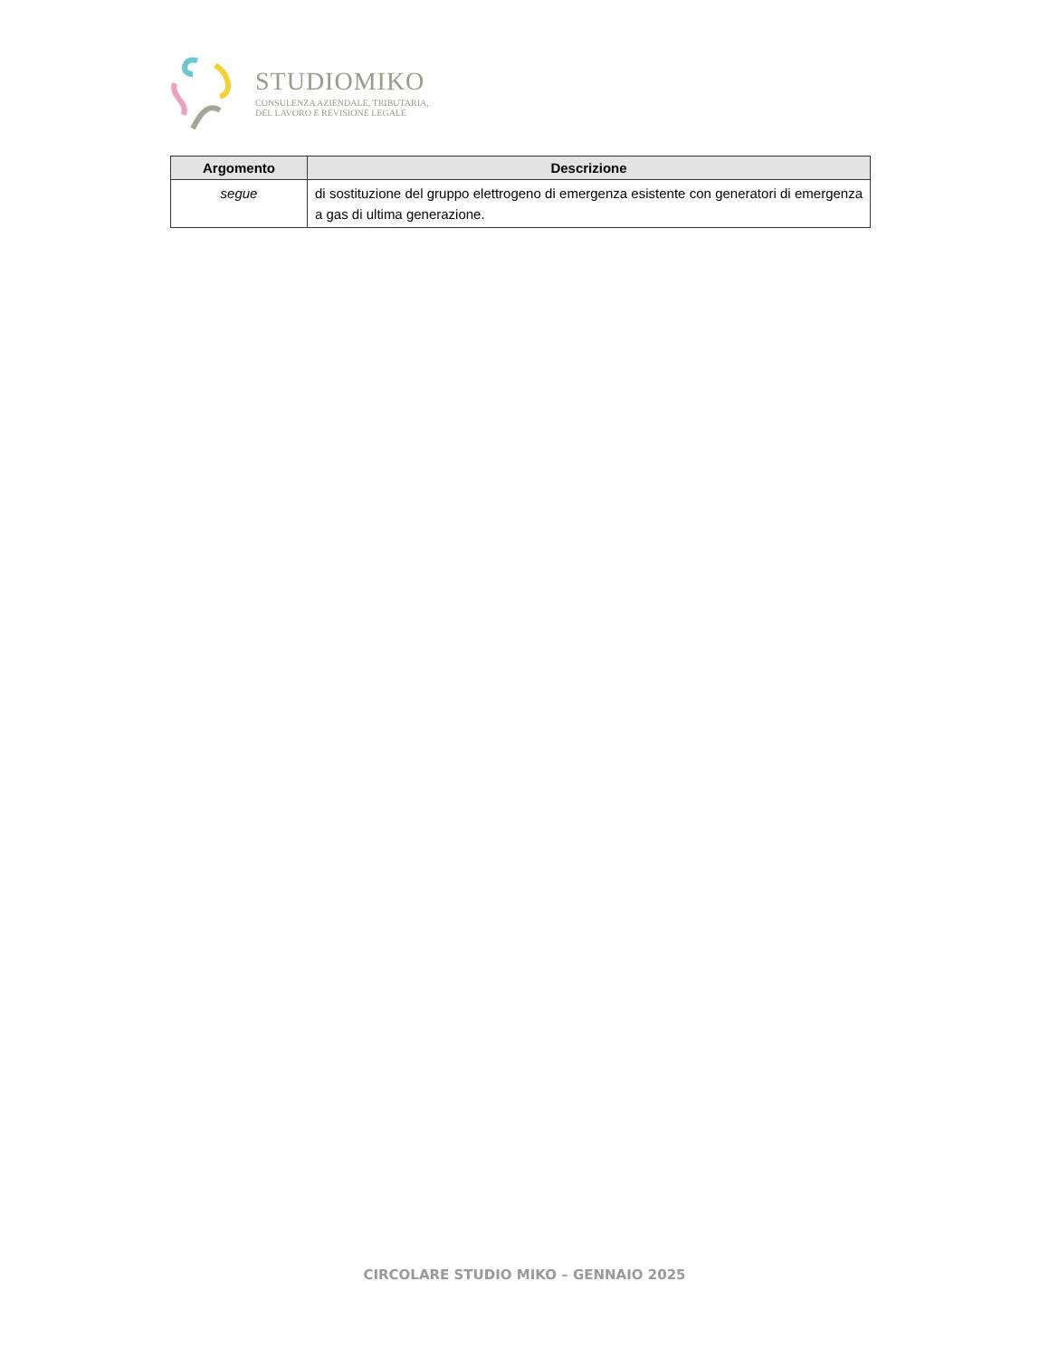STUDIOMIKO
CONSULENZA AZIENDALE, TRIBUTARIA,
DEL LAVORO E REVISIONE LEGALE
| Argomento | Descrizione |
| --- | --- |
| segue | di sostituzione del gruppo elettrogeno di emergenza esistente con generatori di emergenza a gas di ultima generazione. |
CIRCOLARE STUDIO MIKO – GENNAIO 2025